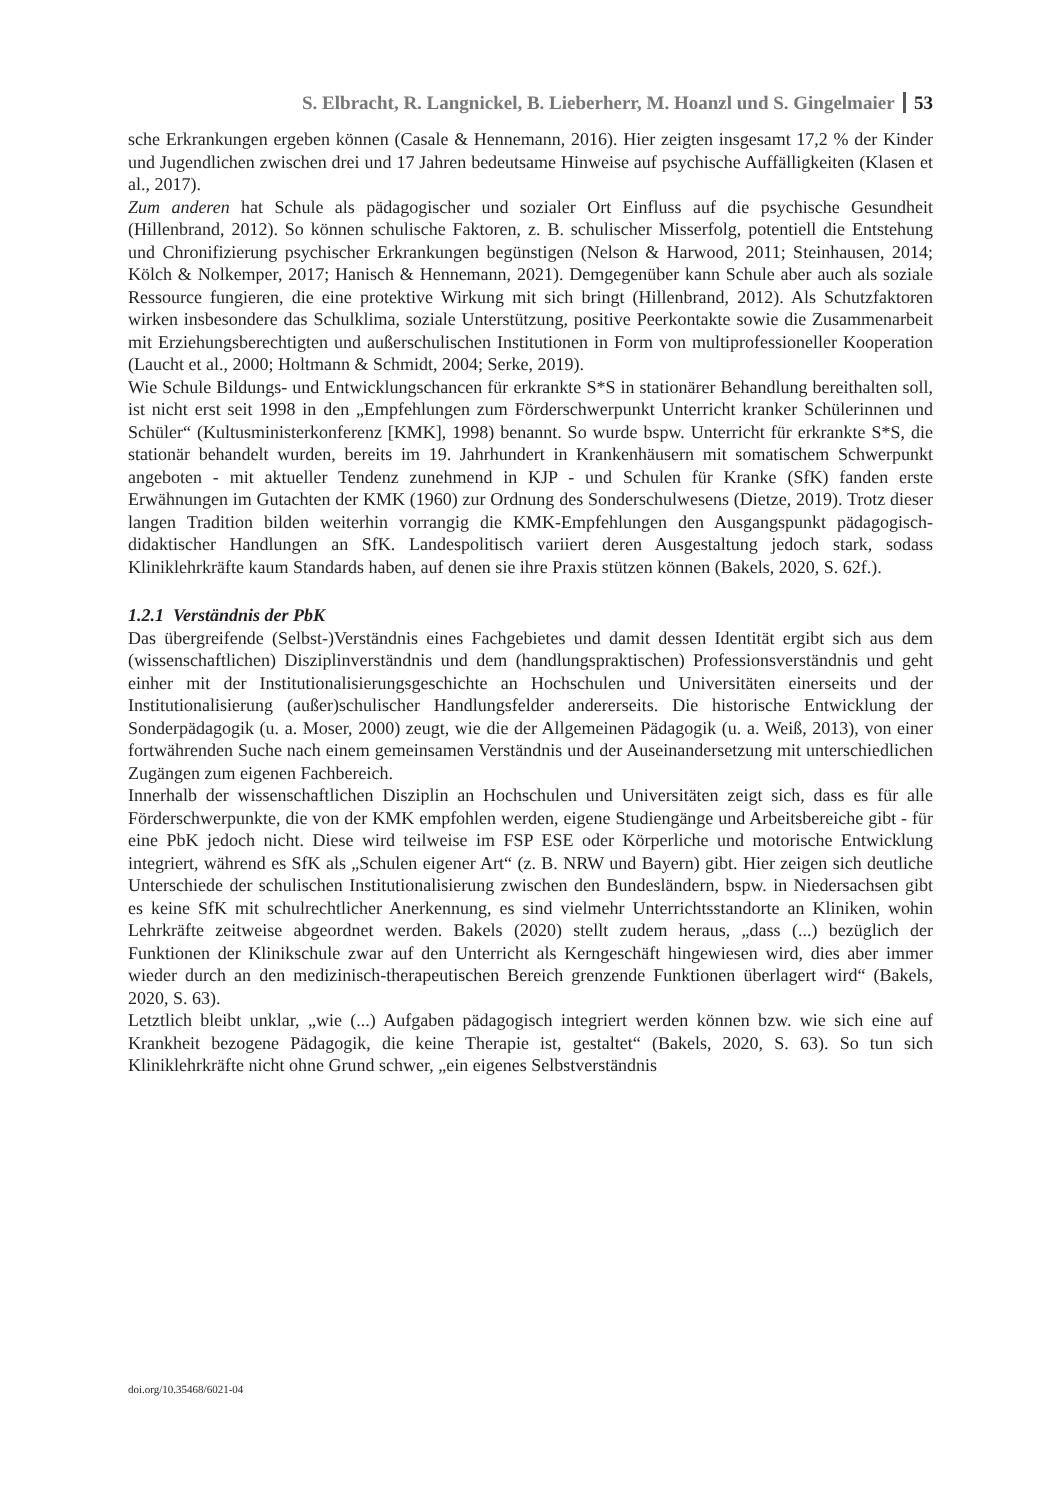S. Elbracht, R. Langnickel, B. Lieberherr, M. Hoanzl und S. Gingelmaier 53
sche Erkrankungen ergeben können (Casale & Hennemann, 2016). Hier zeigten insgesamt 17,2 % der Kinder und Jugendlichen zwischen drei und 17 Jahren bedeutsame Hinweise auf psychische Auffälligkeiten (Klasen et al., 2017).
Zum anderen hat Schule als pädagogischer und sozialer Ort Einfluss auf die psychische Gesundheit (Hillenbrand, 2012). So können schulische Faktoren, z. B. schulischer Misserfolg, potentiell die Entstehung und Chronifizierung psychischer Erkrankungen begünstigen (Nelson & Harwood, 2011; Steinhausen, 2014; Kölch & Nolkemper, 2017; Hanisch & Hennemann, 2021). Demgegenüber kann Schule aber auch als soziale Ressource fungieren, die eine protektive Wirkung mit sich bringt (Hillenbrand, 2012). Als Schutzfaktoren wirken insbesondere das Schulklima, soziale Unterstützung, positive Peerkontakte sowie die Zusammenarbeit mit Erziehungsberechtigten und außerschulischen Institutionen in Form von multiprofessioneller Kooperation (Laucht et al., 2000; Holtmann & Schmidt, 2004; Serke, 2019).
Wie Schule Bildungs- und Entwicklungschancen für erkrankte S*S in stationärer Behandlung bereithalten soll, ist nicht erst seit 1998 in den „Empfehlungen zum Förderschwerpunkt Unterricht kranker Schülerinnen und Schüler“ (Kultusministerkonferenz [KMK], 1998) benannt. So wurde bspw. Unterricht für erkrankte S*S, die stationär behandelt wurden, bereits im 19. Jahrhundert in Krankenhäusern mit somatischem Schwerpunkt angeboten - mit aktueller Tendenz zunehmend in KJP - und Schulen für Kranke (SfK) fanden erste Erwähnungen im Gutachten der KMK (1960) zur Ordnung des Sonderschulwesens (Dietze, 2019). Trotz dieser langen Tradition bilden weiterhin vorrangig die KMK-Empfehlungen den Ausgangspunkt pädagogisch-didaktischer Handlungen an SfK. Landespolitisch variiert deren Ausgestaltung jedoch stark, sodass Kliniklehrkräfte kaum Standards haben, auf denen sie ihre Praxis stützen können (Bakels, 2020, S. 62f.).
1.2.1 Verständnis der PbK
Das übergreifende (Selbst-)Verständnis eines Fachgebietes und damit dessen Identität ergibt sich aus dem (wissenschaftlichen) Disziplinverständnis und dem (handlungspraktischen) Professionsverständnis und geht einher mit der Institutionalisierungsgeschichte an Hochschulen und Universitäten einerseits und der Institutionalisierung (außer)schulischer Handlungsfelder andererseits. Die historische Entwicklung der Sonderpädagogik (u. a. Moser, 2000) zeugt, wie die der Allgemeinen Pädagogik (u. a. Weiß, 2013), von einer fortwährenden Suche nach einem gemeinsamen Verständnis und der Auseinandersetzung mit unterschiedlichen Zugängen zum eigenen Fachbereich.
Innerhalb der wissenschaftlichen Disziplin an Hochschulen und Universitäten zeigt sich, dass es für alle Förderschwerpunkte, die von der KMK empfohlen werden, eigene Studiengänge und Arbeitsbereiche gibt - für eine PbK jedoch nicht. Diese wird teilweise im FSP ESE oder Körperliche und motorische Entwicklung integriert, während es SfK als „Schulen eigener Art“ (z. B. NRW und Bayern) gibt. Hier zeigen sich deutliche Unterschiede der schulischen Institutionalisierung zwischen den Bundesländern, bspw. in Niedersachsen gibt es keine SfK mit schulrechtlicher Anerkennung, es sind vielmehr Unterrichtsstandorte an Kliniken, wohin Lehrkräfte zeitweise abgeordnet werden. Bakels (2020) stellt zudem heraus, „dass (...) bezüglich der Funktionen der Klinikschule zwar auf den Unterricht als Kerngeschäft hingewiesen wird, dies aber immer wieder durch an den medizinisch-therapeutischen Bereich grenzende Funktionen überlagert wird“ (Bakels, 2020, S. 63).
Letztlich bleibt unklar, „wie (...) Aufgaben pädagogisch integriert werden können bzw. wie sich eine auf Krankheit bezogene Pädagogik, die keine Therapie ist, gestaltet“ (Bakels, 2020, S. 63). So tun sich Kliniklehrkräfte nicht ohne Grund schwer, „ein eigenes Selbstverständnis
doi.org/10.35468/6021-04